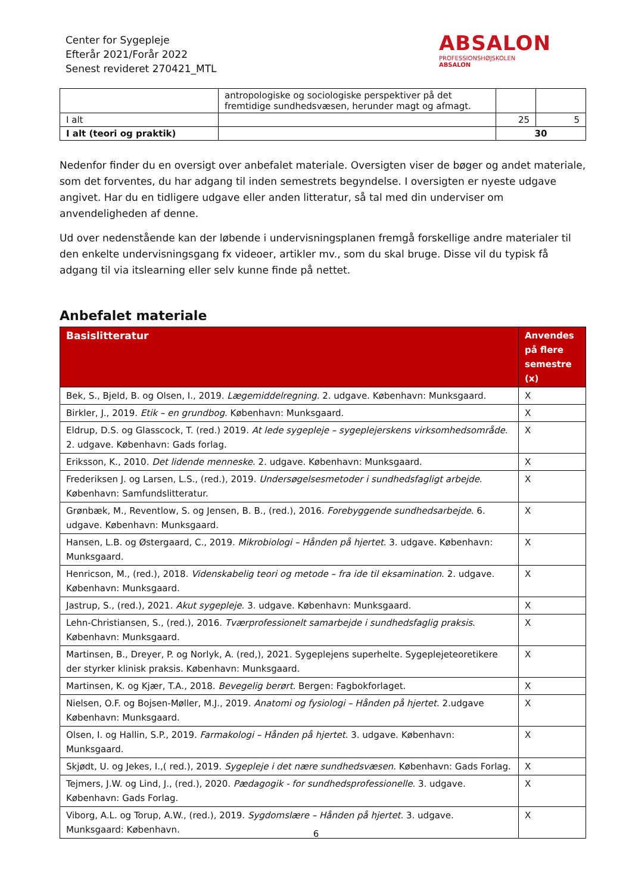Center for Sygepleje
Efterår 2021/Forår 2022
Senest revideret 270421_MTL
ABSALON
PROFESSIONSHØJSKOLEN
ABSALON
| | antropologiske og sociologiske perspektiver på det fremtidige sundhedsvæsen, herunder magt og afmagt. | | |
| I alt | | 25 | 5 |
| I alt (teori og praktik) | | 30 | |
Nedenfor finder du en oversigt over anbefalet materiale. Oversigten viser de bøger og andet materiale, som det forventes, du har adgang til inden semestrets begyndelse. I oversigten er nyeste udgave angivet. Har du en tidligere udgave eller anden litteratur, så tal med din underviser om anvendeligheden af denne.
Ud over nedenstående kan der løbende i undervisningsplanen fremgå forskellige andre materialer til den enkelte undervisningsgang fx videoer, artikler mv., som du skal bruge. Disse vil du typisk få adgang til via itslearning eller selv kunne finde på nettet.
Anbefalet materiale
| Basislitteratur | Anvendes på flere semestre (x) |
| --- | --- |
| Bek, S., Bjeld, B. og Olsen, I., 2019. Lægemiddelregning . 2. udgave. København: Munksgaard. | X |
| Birkler, J., 2019. Etik – en grundbog . København: Munksgaard. | X |
| Eldrup, D.S. og Glasscock, T. (red.) 2019. At lede sygepleje – sygeplejerskens virksomhedsområde . 2. udgave. København: Gads forlag. | X |
| Eriksson, K., 2010. Det lidende menneske . 2. udgave. København: Munksgaard. | X |
| Frederiksen J. og Larsen, L.S., (red.), 2019. Undersøgelsesmetoder i sundhedsfagligt arbejde . København: Samfundslitteratur. | X |
| Grønbæk, M., Reventlow, S. og Jensen, B. B., (red.), 2016. Forebyggende sundhedsarbejde . 6. udgave. København: Munksgaard. | X |
| Hansen, L.B. og Østergaard, C., 2019. Mikrobiologi – Hånden på hjertet . 3. udgave. København: Munksgaard. | X |
| Henricson, M., (red.), 2018. Videnskabelig teori og metode – fra ide til eksamination . 2. udgave. København: Munksgaard. | X |
| Jastrup, S., (red.), 2021. Akut sygepleje . 3. udgave. København: Munksgaard. | X |
| Lehn-Christiansen, S., (red.), 2016. Tværprofessionelt samarbejde i sundhedsfaglig praksis . København: Munksgaard. | X |
| Martinsen, B., Dreyer, P. og Norlyk, A. (red,), 2021. Sygeplejens superhelte. Sygeplejeteoretikere der styrker klinisk praksis. København: Munksgaard. | X |
| Martinsen, K. og Kjær, T.A., 2018. Bevegelig berørt . Bergen: Fagbokforlaget. | X |
| Nielsen, O.F. og Bojsen-Møller, M.J., 2019. Anatomi og fysiologi – Hånden på hjertet . 2.udgave København: Munksgaard. | X |
| Olsen, I. og Hallin, S.P., 2019. Farmakologi – Hånden på hjertet . 3. udgave. København: Munksgaard. | X |
| Skjødt, U. og Jekes, I.,( red.), 2019. Sygepleje i det nære sundhedsvæsen . København: Gads Forlag. | X |
| Tejmers, J.W. og Lind, J., (red.), 2020. Pædagogik - for sundhedsprofessionelle . 3. udgave. København: Gads Forlag. | X |
| Viborg, A.L. og Torup, A.W., (red.), 2019. Sygdomslære – Hånden på hjertet . 3. udgave. Munksgaard: København. | X |
6